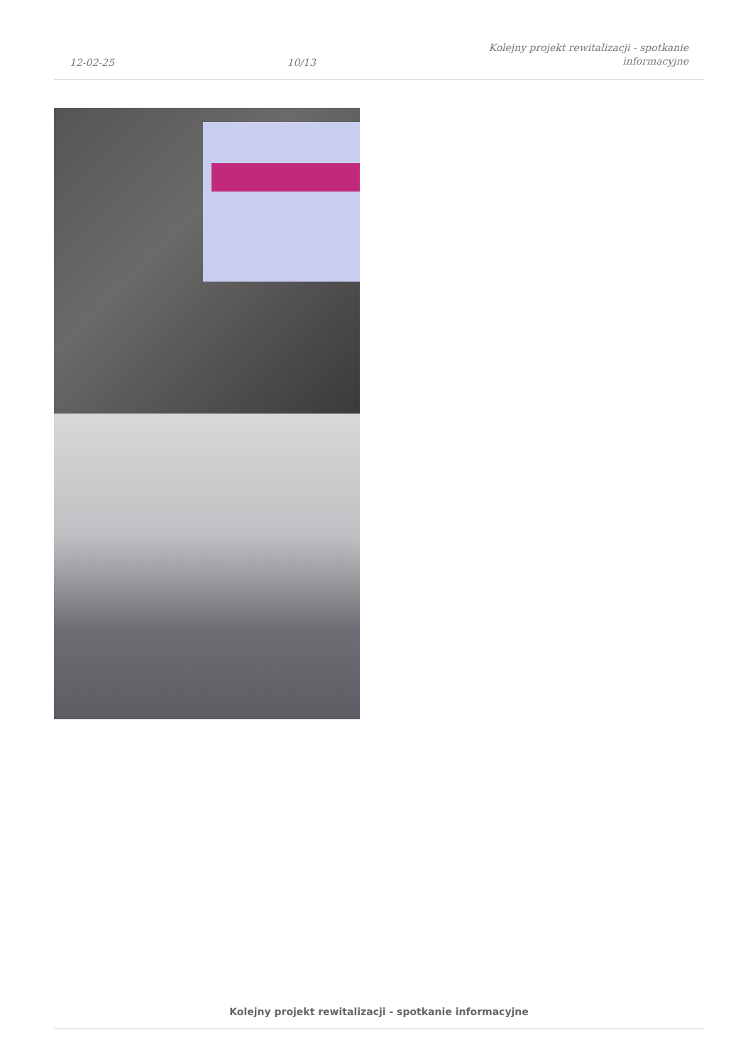12-02-25
10/13
Kolejny projekt rewitalizacji - spotkanie
informacyjne
Kolejny projekt rewitalizacji - spotkanie informacyjne